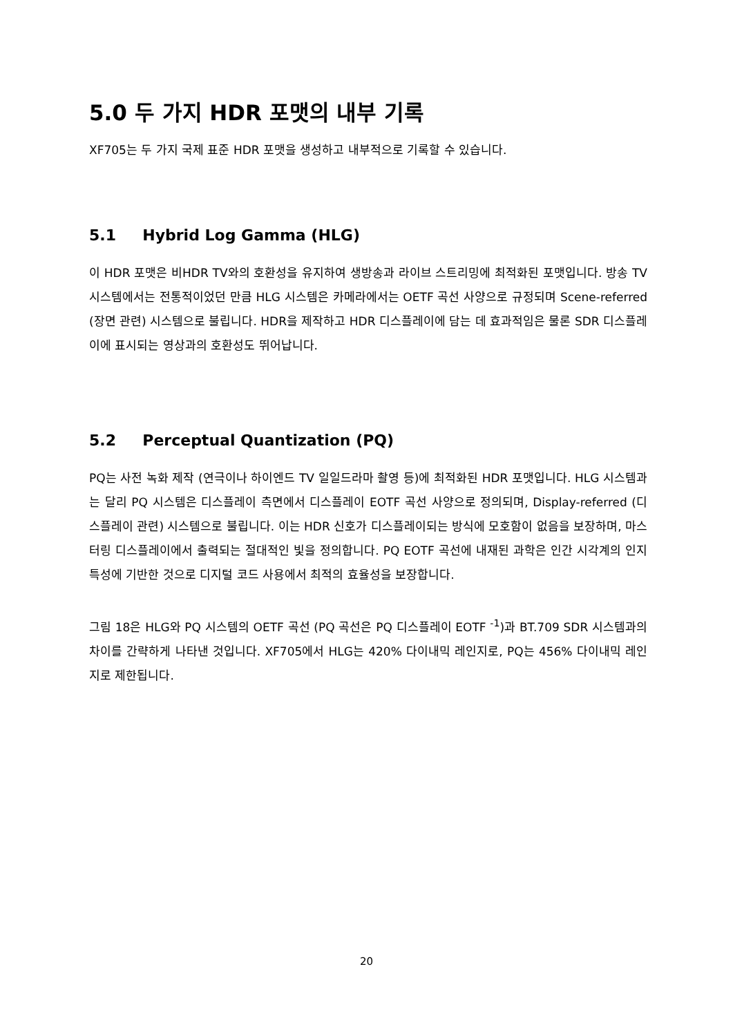5.0 두 가지 HDR 포맷의 내부 기록
XF705는 두 가지 국제 표준 HDR 포맷을 생성하고 내부적으로 기록할 수 있습니다.
5.1 Hybrid Log Gamma (HLG)
이 HDR 포맷은 비HDR TV와의 호환성을 유지하여 생방송과 라이브 스트리밍에 최적화된 포맷입니다. 방송 TV 시스템에서는 전통적이었던 만큼 HLG 시스템은 카메라에서는 OETF 곡선 사양으로 규정되며 Scene-referred (장면 관련) 시스템으로 불립니다. HDR을 제작하고 HDR 디스플레이에 담는 데 효과적임은 물론 SDR 디스플레이에 표시되는 영상과의 호환성도 뛰어납니다.
5.2 Perceptual Quantization (PQ)
PQ는 사전 녹화 제작 (연극이나 하이엔드 TV 일일드라마 촬영 등)에 최적화된 HDR 포맷입니다. HLG 시스템과는 달리 PQ 시스템은 디스플레이 측면에서 디스플레이 EOTF 곡선 사양으로 정의되며, Display-referred (디스플레이 관련) 시스템으로 불립니다. 이는 HDR 신호가 디스플레이되는 방식에 모호함이 없음을 보장하며, 마스터링 디스플레이에서 출력되는 절대적인 빛을 정의합니다. PQ EOTF 곡선에 내재된 과학은 인간 시각계의 인지 특성에 기반한 것으로 디지털 코드 사용에서 최적의 효율성을 보장합니다.
그림 18은 HLG와 PQ 시스템의 OETF 곡선 (PQ 곡선은 PQ 디스플레이 EOTF <sup>-1</sup>)과 BT.709 SDR 시스템과의 차이를 간략하게 나타낸 것입니다. XF705에서 HLG는 420% 다이내믹 레인지로, PQ는 456% 다이내믹 레인지로 제한됩니다.
20